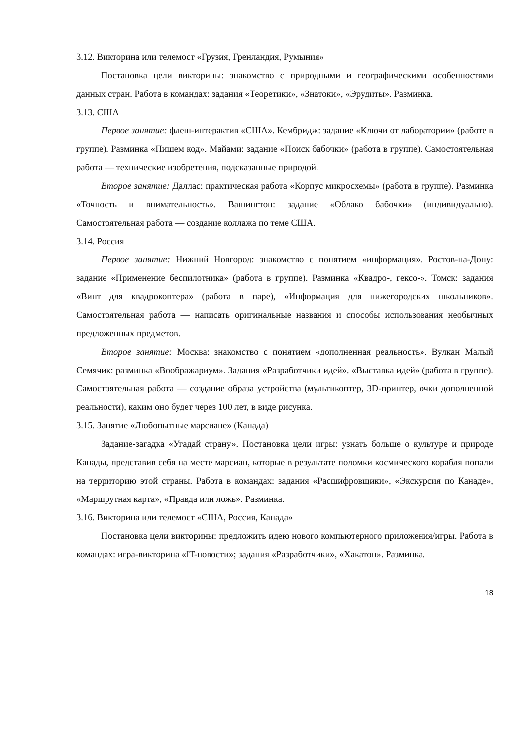3.12. Викторина или телемост «Грузия, Гренландия, Румыния»
Постановка цели викторины: знакомство с природными и географическими особенностями данных стран. Работа в командах: задания «Теоретики», «Знатоки», «Эрудиты». Разминка.
3.13. США
Первое занятие: флеш-интерактив «США». Кембридж: задание «Ключи от лаборатории» (работе в группе). Разминка «Пишем код». Майами: задание «Поиск бабочки» (работа в группе). Самостоятельная работа — технические изобретения, подсказанные природой.
Второе занятие: Даллас: практическая работа «Корпус микросхемы» (работа в группе). Разминка «Точность и внимательность». Вашингтон: задание «Облако бабочки» (индивидуально). Самостоятельная работа — создание коллажа по теме США.
3.14. Россия
Первое занятие: Нижний Новгород: знакомство с понятием «информация». Ростов-на-Дону: задание «Применение беспилотника» (работа в группе). Разминка «Квадро-, гексо-». Томск: задания «Винт для квадрокоптера» (работа в паре), «Информация для нижегородских школьников». Самостоятельная работа — написать оригинальные названия и способы использования необычных предложенных предметов.
Второе занятие: Москва: знакомство с понятием «дополненная реальность». Вулкан Малый Семячик: разминка «Воображариум». Задания «Разработчики идей», «Выставка идей» (работа в группе). Самостоятельная работа — создание образа устройства (мультикоптер, 3D-принтер, очки дополненной реальности), каким оно будет через 100 лет, в виде рисунка.
3.15. Занятие «Любопытные марсиане» (Канада)
Задание-загадка «Угадай страну». Постановка цели игры: узнать больше о культуре и природе Канады, представив себя на месте марсиан, которые в результате поломки космического корабля попали на территорию этой страны. Работа в командах: задания «Расшифровщики», «Экскурсия по Канаде», «Маршрутная карта», «Правда или ложь». Разминка.
3.16. Викторина или телемост «США, Россия, Канада»
Постановка цели викторины: предложить идею нового компьютерного приложения/игры. Работа в командах: игра-викторина «IT-новости»; задания «Разработчики», «Хакатон». Разминка.
18